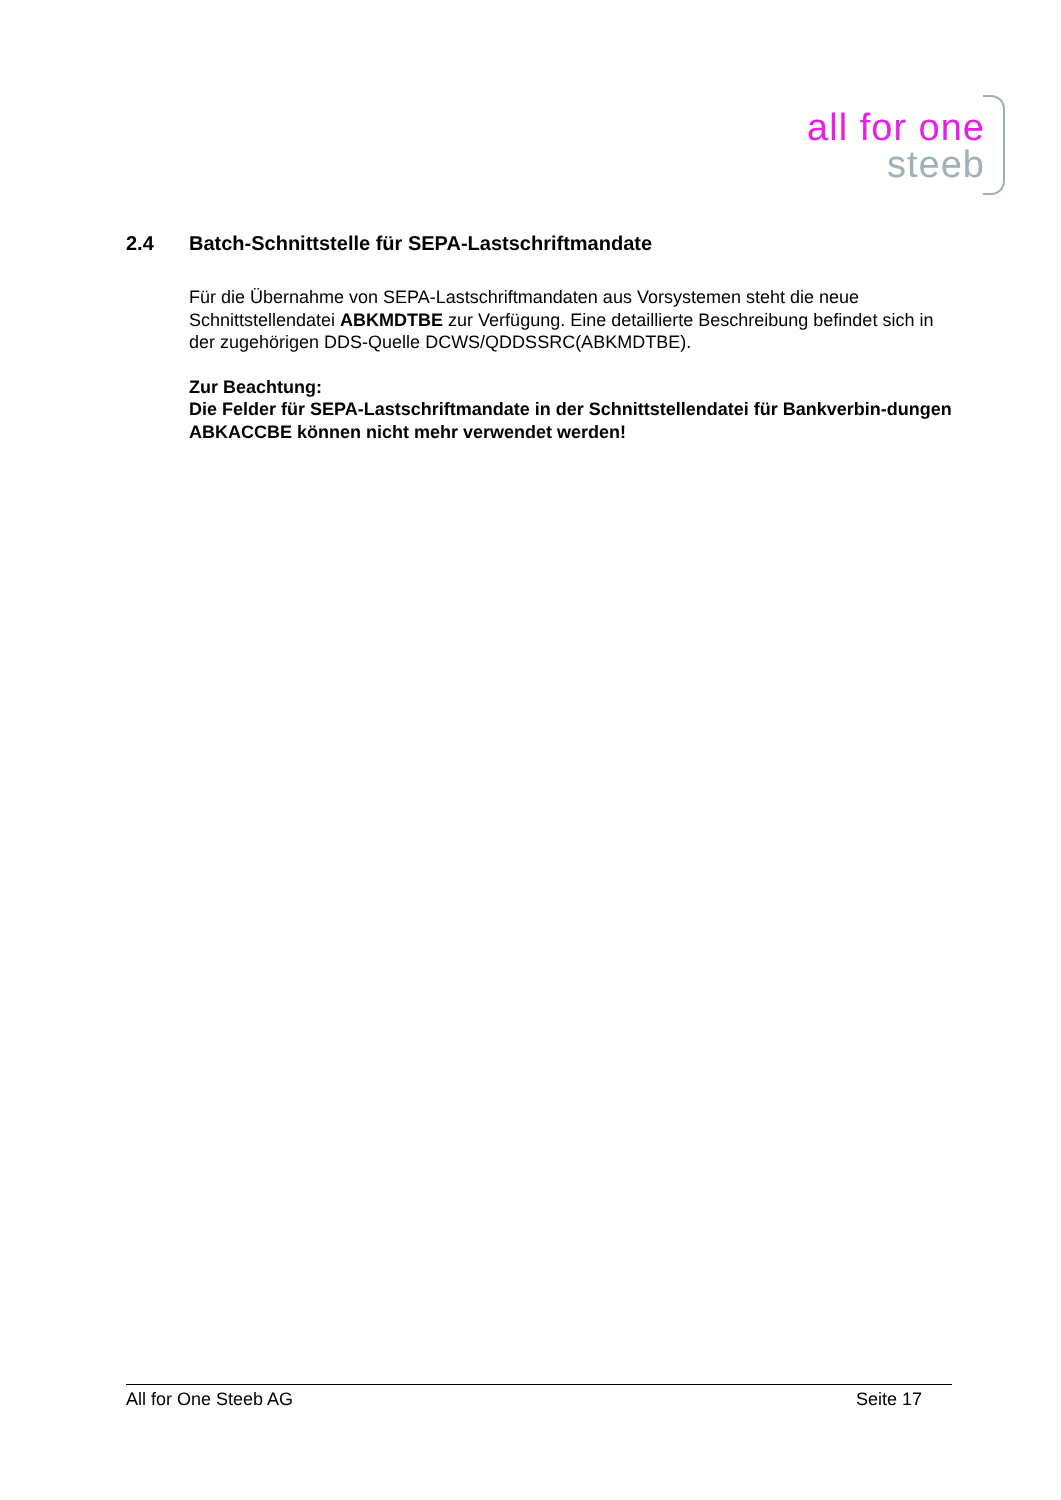all for one
steeb
2.4 Batch-Schnittstelle für SEPA-Lastschriftmandate
Für die Übernahme von SEPA-Lastschriftmandaten aus Vorsystemen steht die neue Schnittstellendatei ABKMDTBE zur Verfügung. Eine detaillierte Beschreibung befindet sich in der zugehörigen DDS-Quelle DCWS/QDDSSRC(ABKMDTBE).
Zur Beachtung:
Die Felder für SEPA-Lastschriftmandate in der Schnittstellendatei für Bankverbin-dungen ABKACCBE können nicht mehr verwendet werden!
All for One Steeb AG Seite 17